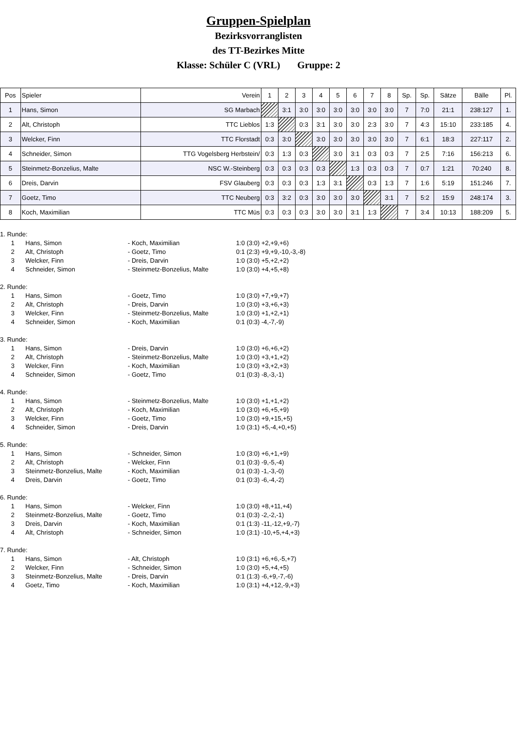Gruppen-Spielplan
Bezirksvorranglisten
des TT-Bezirkes Mitte
Klasse: Schüler C (VRL) Gruppe: 2
| Pos | Spieler | Verein | 1 | 2 | 3 | 4 | 5 | 6 | 7 | 8 | Sp. | Sp. | Sätze | Bälle | Pl. |
| 1 | Hans, Simon | SG Marbach | | 3:1 | 3:0 | 3:0 | 3:0 | 3:0 | 3:0 | 3:0 | 7 | 7:0 | 21:1 | 238:127 | 1. |
| 2 | Alt, Christoph | TTC Lieblos | 1:3 | | 0:3 | 3:1 | 3:0 | 3:0 | 2:3 | 3:0 | 7 | 4:3 | 15:10 | 233:185 | 4. |
| 3 | Welcker, Finn | TTC Florstadt | 0:3 | 3:0 | | 3:0 | 3:0 | 3:0 | 3:0 | 3:0 | 7 | 6:1 | 18:3 | 227:117 | 2. |
| 4 | Schneider, Simon | TTG Vogelsberg Herbstein/ | 0:3 | 1:3 | 0:3 | | 3:0 | 3:1 | 0:3 | 0:3 | 7 | 2:5 | 7:16 | 156:213 | 6. |
| 5 | Steinmetz-Bonzelius, Malte | NSC W.-Steinberg | 0:3 | 0:3 | 0:3 | 0:3 | | 1:3 | 0:3 | 0:3 | 7 | 0:7 | 1:21 | 70:240 | 8. |
| 6 | Dreis, Darvin | FSV Glauberg | 0:3 | 0:3 | 0:3 | 1:3 | 3:1 | | 0:3 | 1:3 | 7 | 1:6 | 5:19 | 151:246 | 7. |
| 7 | Goetz, Timo | TTC Neuberg | 0:3 | 3:2 | 0:3 | 3:0 | 3:0 | 3:0 | | 3:1 | 7 | 5:2 | 15:9 | 248:174 | 3. |
| 8 | Koch, Maximilian | TTC Müs | 0:3 | 0:3 | 0:3 | 3:0 | 3:0 | 3:1 | 1:3 | | 7 | 3:4 | 10:13 | 188:209 | 5. |
| 1. Runde: | | | |
| 1 | Hans, Simon | - Koch, Maximilian | 1:0 (3:0) +2,+9,+6) |
| 2 | Alt, Christoph | - Goetz, Timo | 0:1 (2:3) +9,+9,-10,-3,-8) |
| 3 | Welcker, Finn | - Dreis, Darvin | 1:0 (3:0) +5,+2,+2) |
| 4 | Schneider, Simon | - Steinmetz-Bonzelius, Malte | 1:0 (3:0) +4,+5,+8) |
| 2. Runde: | | | |
| 1 | Hans, Simon | - Goetz, Timo | 1:0 (3:0) +7,+9,+7) |
| 2 | Alt, Christoph | - Dreis, Darvin | 1:0 (3:0) +3,+6,+3) |
| 3 | Welcker, Finn | - Steinmetz-Bonzelius, Malte | 1:0 (3:0) +1,+2,+1) |
| 4 | Schneider, Simon | - Koch, Maximilian | 0:1 (0:3) -4,-7,-9) |
| 3. Runde: | | | |
| 1 | Hans, Simon | - Dreis, Darvin | 1:0 (3:0) +6,+6,+2) |
| 2 | Alt, Christoph | - Steinmetz-Bonzelius, Malte | 1:0 (3:0) +3,+1,+2) |
| 3 | Welcker, Finn | - Koch, Maximilian | 1:0 (3:0) +3,+2,+3) |
| 4 | Schneider, Simon | - Goetz, Timo | 0:1 (0:3) -8,-3,-1) |
| 4. Runde: | | | |
| 1 | Hans, Simon | - Steinmetz-Bonzelius, Malte | 1:0 (3:0) +1,+1,+2) |
| 2 | Alt, Christoph | - Koch, Maximilian | 1:0 (3:0) +6,+5,+9) |
| 3 | Welcker, Finn | - Goetz, Timo | 1:0 (3:0) +9,+15,+5) |
| 4 | Schneider, Simon | - Dreis, Darvin | 1:0 (3:1) +5,-4,+0,+5) |
| 5. Runde: | | | |
| 1 | Hans, Simon | - Schneider, Simon | 1:0 (3:0) +6,+1,+9) |
| 2 | Alt, Christoph | - Welcker, Finn | 0:1 (0:3) -9,-5,-4) |
| 3 | Steinmetz-Bonzelius, Malte | - Koch, Maximilian | 0:1 (0:3) -1,-3,-0) |
| 4 | Dreis, Darvin | - Goetz, Timo | 0:1 (0:3) -6,-4,-2) |
| 6. Runde: | | | |
| 1 | Hans, Simon | - Welcker, Finn | 1:0 (3:0) +8,+11,+4) |
| 2 | Steinmetz-Bonzelius, Malte | - Goetz, Timo | 0:1 (0:3) -2,-2,-1) |
| 3 | Dreis, Darvin | - Koch, Maximilian | 0:1 (1:3) -11,-12,+9,-7) |
| 4 | Alt, Christoph | - Schneider, Simon | 1:0 (3:1) -10,+5,+4,+3) |
| 7. Runde: | | | |
| 1 | Hans, Simon | - Alt, Christoph | 1:0 (3:1) +6,+6,-5,+7) |
| 2 | Welcker, Finn | - Schneider, Simon | 1:0 (3:0) +5,+4,+5) |
| 3 | Steinmetz-Bonzelius, Malte | - Dreis, Darvin | 0:1 (1:3) -6,+9,-7,-6) |
| 4 | Goetz, Timo | - Koch, Maximilian | 1:0 (3:1) +4,+12,-9,+3) |